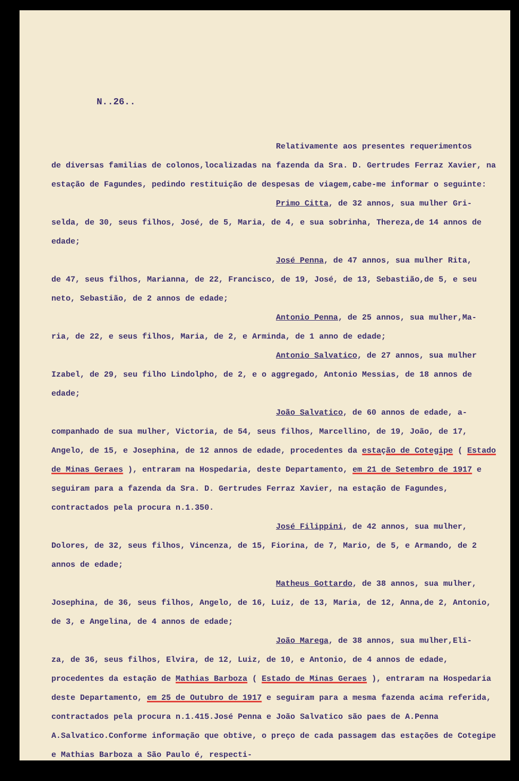N..26..
Relativamente aos presentes requerimentos
de diversas familias de colonos,localizadas na fazenda da Sra. D. Gertrudes Ferraz Xavier, na estação de Fagundes, pedindo restituição de despesas de viagem,cabe-me informar o seguinte:
Primo Citta, de 32 annos, sua mulher Gri-
selda, de 30, seus filhos, José, de 5, Maria, de 4, e sua sobrinha, Thereza,de 14 annos de edade;
José Penna, de 47 annos, sua mulher Rita,
de 47, seus filhos, Marianna, de 22, Francisco, de 19, José, de 13, Sebastião,de 5, e seu neto, Sebastião, de 2 annos de edade;
Antonio Penna, de 25 annos, sua mulher,Ma-
ria, de 22, e seus filhos, Maria, de 2, e Arminda, de 1 anno de edade;
Antonio Salvatico, de 27 annos, sua mulher
Izabel, de 29, seu filho Lindolpho, de 2, e o aggregado, Antonio Messias, de 18 annos de edade;
João Salvatico, de 60 annos de edade, a-
companhado de sua mulher, Victoria, de 54, seus filhos, Marcellino, de 19, João, de 17, Angelo, de 15, e Josephina, de 12 annos de edade, procedentes da estação de Cotegipe ( Estado de Minas Geraes ), entraram na Hospedaria, deste Departamento, em 21 de Setembro de 1917 e seguiram para a fazenda da Sra. D. Gertrudes Ferraz Xavier, na estação de Fagundes, contractados pela procura n.1.350.
José Filippini, de 42 annos, sua mulher,
Dolores, de 32, seus filhos, Vincenza, de 15, Fiorina, de 7, Mario, de 5, e Armando, de 2 annos de edade;
Matheus Gottardo, de 38 annos, sua mulher,
Josephina, de 36, seus filhos, Angelo, de 16, Luiz, de 13, Maria, de 12, Anna,de 2, Antonio, de 3, e Angelina, de 4 annos de edade;
João Marega, de 38 annos, sua mulher,Eli-
za, de 36, seus filhos, Elvira, de 12, Luiz, de 10, e Antonio, de 4 annos de edade, procedentes da estação de Mathias Barboza ( Estado de Minas Geraes ), entraram na Hospedaria deste Departamento, em 25 de Outubro de 1917 e seguiram para a mesma fazenda acima referida, contractados pela procura n.1.415.José Penna e João Salvatico são paes de A.Penna A.Salvatico.Conforme informação que obtive, o preço de cada passagem das estações de Cotegipe e Mathias Barboza a São Paulo é, respecti-